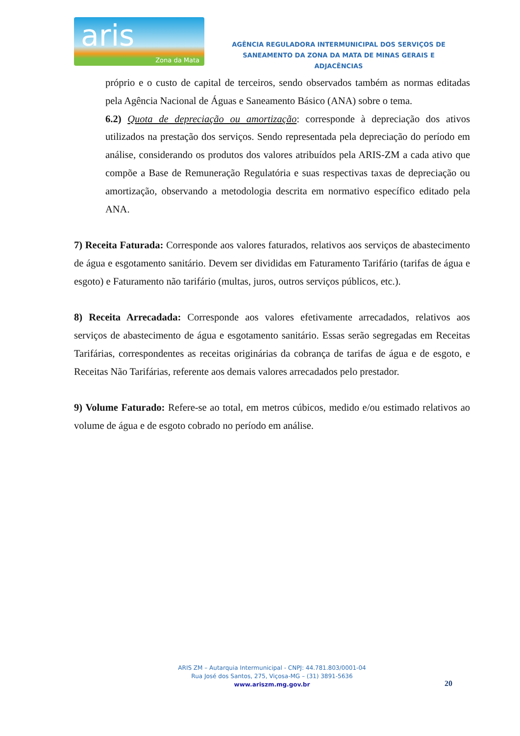aris
Zona da Mata
AGÊNCIA REGULADORA INTERMUNICIPAL DOS SERVIÇOS DE
SANEAMENTO DA ZONA DA MATA DE MINAS GERAIS E ADJACÊNCIAS
próprio e o custo de capital de terceiros, sendo observados também as normas editadas pela Agência Nacional de Águas e Saneamento Básico (ANA) sobre o tema.
6.2) Quota de depreciação ou amortização: corresponde à depreciação dos ativos utilizados na prestação dos serviços. Sendo representada pela depreciação do período em análise, considerando os produtos dos valores atribuídos pela ARIS-ZM a cada ativo que compõe a Base de Remuneração Regulatória e suas respectivas taxas de depreciação ou amortização, observando a metodologia descrita em normativo específico editado pela ANA.
7) Receita Faturada: Corresponde aos valores faturados, relativos aos serviços de abastecimento de água e esgotamento sanitário. Devem ser divididas em Faturamento Tarifário (tarifas de água e esgoto) e Faturamento não tarifário (multas, juros, outros serviços públicos, etc.).
8) Receita Arrecadada: Corresponde aos valores efetivamente arrecadados, relativos aos serviços de abastecimento de água e esgotamento sanitário. Essas serão segregadas em Receitas Tarifárias, correspondentes as receitas originárias da cobrança de tarifas de água e de esgoto, e Receitas Não Tarifárias, referente aos demais valores arrecadados pelo prestador.
9) Volume Faturado: Refere-se ao total, em metros cúbicos, medido e/ou estimado relativos ao volume de água e de esgoto cobrado no período em análise.
ARIS ZM – Autarquia Intermunicipal - CNPJ: 44.781.803/0001-04
Rua José dos Santos, 275, Viçosa-MG – (31) 3891-5636
www.ariszm.mg.gov.br
20